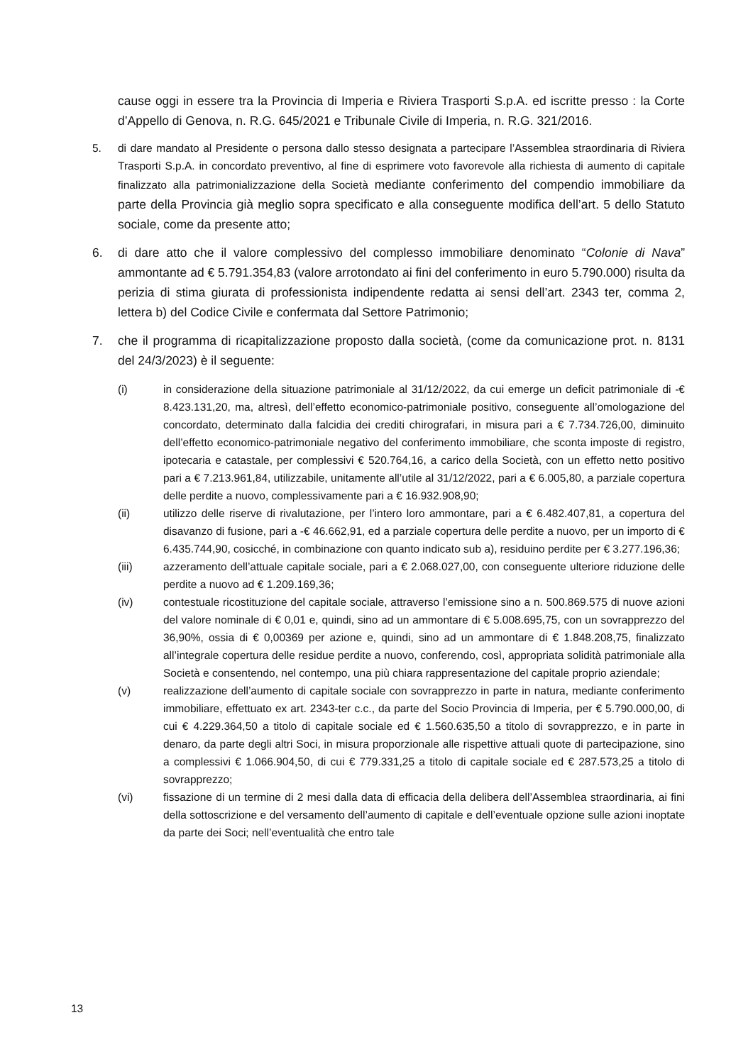cause oggi in essere tra la Provincia di Imperia e Riviera Trasporti S.p.A. ed iscritte presso : la Corte d’Appello di Genova, n. R.G. 645/2021 e Tribunale Civile di Imperia, n. R.G. 321/2016.
5. di dare mandato al Presidente o persona dallo stesso designata a partecipare l’Assemblea straordinaria di Riviera Trasporti S.p.A. in concordato preventivo, al fine di esprimere voto favorevole alla richiesta di aumento di capitale finalizzato alla patrimonializzazione della Società mediante conferimento del compendio immobiliare da parte della Provincia già meglio sopra specificato e alla conseguente modifica dell’art. 5 dello Statuto sociale, come da presente atto;
6. di dare atto che il valore complessivo del complesso immobiliare denominato “Colonie di Nava” ammontante ad € 5.791.354,83 (valore arrotondato ai fini del conferimento in euro 5.790.000) risulta da perizia di stima giurata di professionista indipendente redatta ai sensi dell’art. 2343 ter, comma 2, lettera b) del Codice Civile e confermata dal Settore Patrimonio;
7. che il programma di ricapitalizzazione proposto dalla società, (come da comunicazione prot. n. 8131 del 24/3/2023) è il seguente:
(i) in considerazione della situazione patrimoniale al 31/12/2022, da cui emerge un deficit patrimoniale di -€ 8.423.131,20, ma, altresì, dell’effetto economico-patrimoniale positivo, conseguente all’omologazione del concordato, determinato dalla falcidia dei crediti chirografari, in misura pari a € 7.734.726,00, diminuito dell’effetto economico-patrimoniale negativo del conferimento immobiliare, che sconta imposte di registro, ipotecaria e catastale, per complessivi € 520.764,16, a carico della Società, con un effetto netto positivo pari a € 7.213.961,84, utilizzabile, unitamente all’utile al 31/12/2022, pari a € 6.005,80, a parziale copertura delle perdite a nuovo, complessivamente pari a € 16.932.908,90;
(ii) utilizzo delle riserve di rivalutazione, per l’intero loro ammontare, pari a € 6.482.407,81, a copertura del disavanzo di fusione, pari a -€ 46.662,91, ed a parziale copertura delle perdite a nuovo, per un importo di € 6.435.744,90, cosicché, in combinazione con quanto indicato sub a), residuino perdite per € 3.277.196,36;
(iii) azzeramento dell’attuale capitale sociale, pari a € 2.068.027,00, con conseguente ulteriore riduzione delle perdite a nuovo ad € 1.209.169,36;
(iv) contestuale ricostituzione del capitale sociale, attraverso l’emissione sino a n. 500.869.575 di nuove azioni del valore nominale di € 0,01 e, quindi, sino ad un ammontare di € 5.008.695,75, con un sovrapprezzo del 36,90%, ossia di € 0,00369 per azione e, quindi, sino ad un ammontare di € 1.848.208,75, finalizzato all’integrale copertura delle residue perdite a nuovo, conferendo, così, appropriata solidità patrimoniale alla Società e consentendo, nel contempo, una più chiara rappresentazione del capitale proprio aziendale;
(v) realizzazione dell’aumento di capitale sociale con sovrapprezzo in parte in natura, mediante conferimento immobiliare, effettuato ex art. 2343-ter c.c., da parte del Socio Provincia di Imperia, per € 5.790.000,00, di cui € 4.229.364,50 a titolo di capitale sociale ed € 1.560.635,50 a titolo di sovrapprezzo, e in parte in denaro, da parte degli altri Soci, in misura proporzionale alle rispettive attuali quote di partecipazione, sino a complessivi € 1.066.904,50, di cui € 779.331,25 a titolo di capitale sociale ed € 287.573,25 a titolo di sovrapprezzo;
(vi) fissazione di un termine di 2 mesi dalla data di efficacia della delibera dell’Assemblea straordinaria, ai fini della sottoscrizione e del versamento dell’aumento di capitale e dell’eventuale opzione sulle azioni inoptate da parte dei Soci; nell’eventualità che entro tale
13